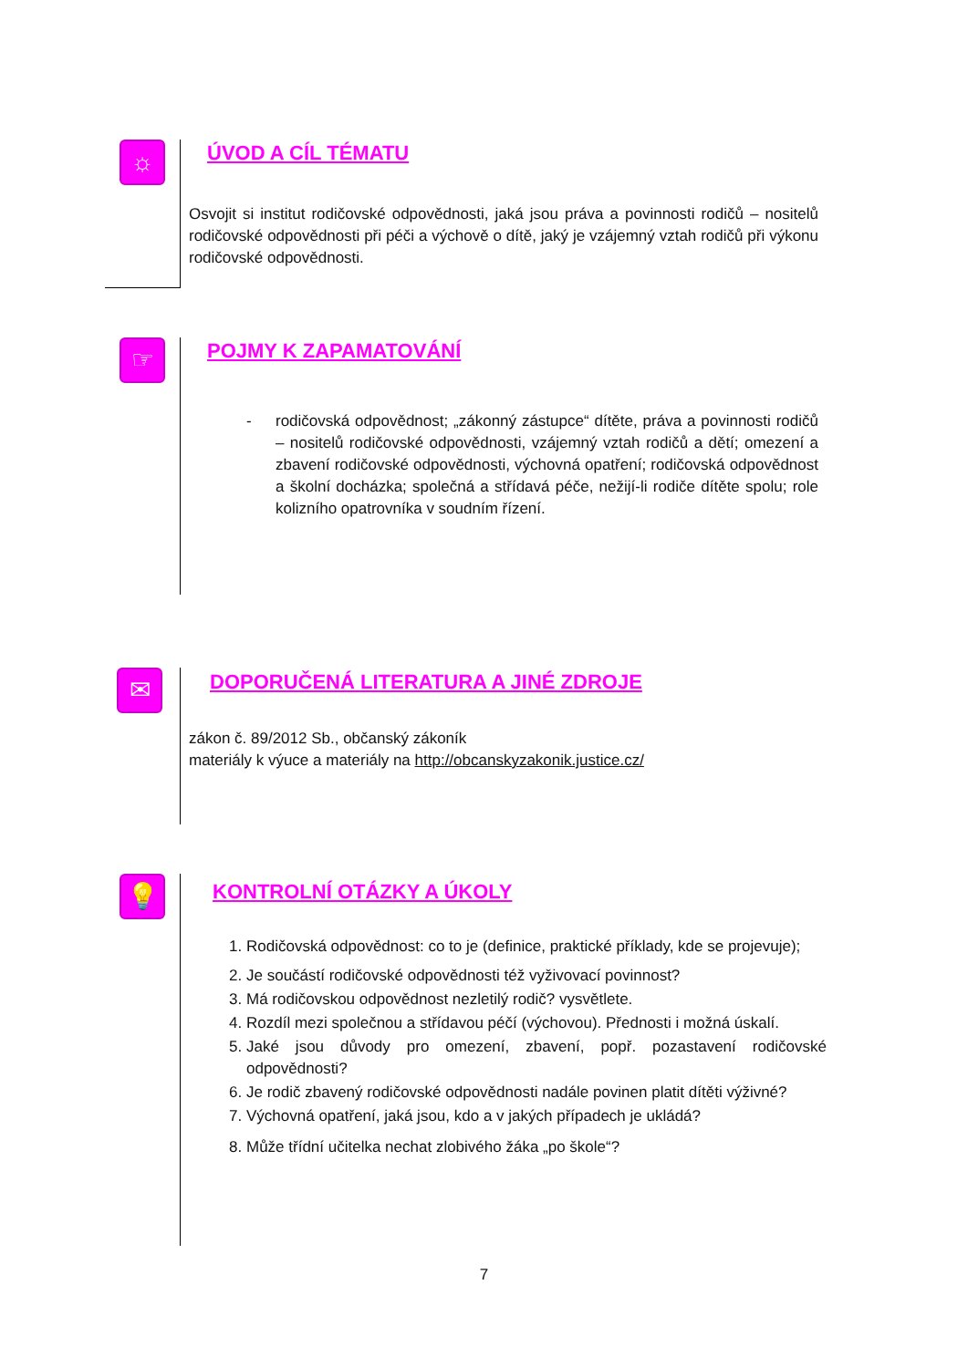☼ ÚVOD A CÍL TÉMATU
Osvojit si institut rodičovské odpovědnosti, jaká jsou práva a povinnosti rodičů – nositelů rodičovské odpovědnosti při péči a výchově o dítě, jaký je vzájemný vztah rodičů při výkonu rodičovské odpovědnosti.
☞ POJMY K ZAPAMATOVÁNÍ
- rodičovská odpovědnost; „zákonný zástupce“ dítěte, práva a povinnosti rodičů – nositelů rodičovské odpovědnosti, vzájemný vztah rodičů a dětí; omezení a zbavení rodičovské odpovědnosti, výchovná opatření; rodičovská odpovědnost a školní docházka; společná a střídavá péče, nežijí-li rodiče dítěte spolu; role kolizního opatrovníka v soudním řízení.
✉
DOPORUČENÁ LITERATURA A JINÉ ZDROJE
zákon č. 89/2012 Sb., občanský zákoník
materiály k výuce a materiály na http://obcanskyzakonik.justice.cz/
💡 KONTROLNÍ OTÁZKY A ÚKOLY
1. Rodičovská odpovědnost: co to je (definice, praktické příklady, kde se projevuje);
2. Je součástí rodičovské odpovědnosti též vyživovací povinnost?
3. Má rodičovskou odpovědnost nezletilý rodič? vysvětlete.
4. Rozdíl mezi společnou a střídavou péčí (výchovou). Přednosti i možná úskalí.
5. Jaké jsou důvody pro omezení, zbavení, popř. pozastavení rodičovské odpovědnosti?
6. Je rodič zbavený rodičovské odpovědnosti nadále povinen platit dítěti výživné?
7. Výchovná opatření, jaká jsou, kdo a v jakých případech je ukládá?
8. Může třídní učitelka nechat zlobivého žáka „po škole“?
7